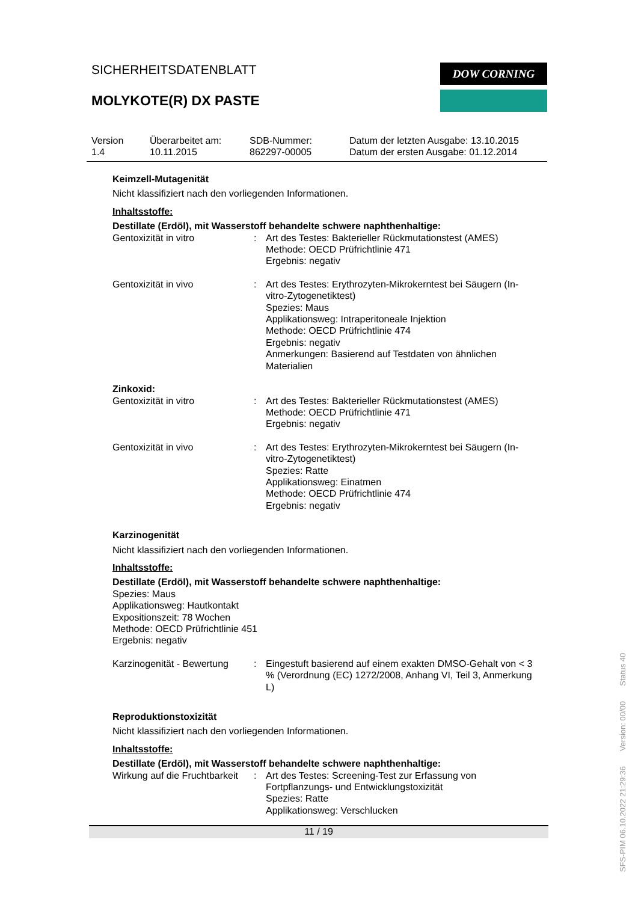SICHERHEITSDATENBLATT
MOLYKOTE(R) DX PASTE
DOW CORNING
Version
1.4
Überarbeitet am:
10.11.2015
SDB-Nummer:
862297-00005
Datum der letzten Ausgabe: 13.10.2015
Datum der ersten Ausgabe: 01.12.2014
Keimzell-Mutagenität
Nicht klassifiziert nach den vorliegenden Informationen.
Inhaltsstoffe:
Destillate (Erdöl), mit Wasserstoff behandelte schwere naphthenhaltige:
Gentoxizität in vitro : Art des Testes: Bakterieller Rückmutationstest (AMES)
Methode: OECD Prüfrichtlinie 471
Ergebnis: negativ
Gentoxizität in vivo : Art des Testes: Erythrozyten-Mikrokerntest bei Säugern (In-vitro-Zytogenetiktest)
Spezies: Maus
Applikationsweg: Intraperitoneale Injektion
Methode: OECD Prüfrichtlinie 474
Ergebnis: negativ
Anmerkungen: Basierend auf Testdaten von ähnlichen Materialien
Zinkoxid:
Gentoxizität in vitro : Art des Testes: Bakterieller Rückmutationstest (AMES)
Methode: OECD Prüfrichtlinie 471
Ergebnis: negativ
Gentoxizität in vivo : Art des Testes: Erythrozyten-Mikrokerntest bei Säugern (In-vitro-Zytogenetiktest)
Spezies: Ratte
Applikationsweg: Einatmen
Methode: OECD Prüfrichtlinie 474
Ergebnis: negativ
Karzinogenität
Nicht klassifiziert nach den vorliegenden Informationen.
Inhaltsstoffe:
Destillate (Erdöl), mit Wasserstoff behandelte schwere naphthenhaltige:
Spezies: Maus
Applikationsweg: Hautkontakt
Expositionszeit: 78 Wochen
Methode: OECD Prüfrichtlinie 451
Ergebnis: negativ
Karzinogenität - Bewertung
: Eingestuft basierend auf einem exakten DMSO-Gehalt von < 3 % (Verordnung (EC) 1272/2008, Anhang VI, Teil 3, Anmerkung L)
Reproduktionstoxizität
Nicht klassifiziert nach den vorliegenden Informationen.
Inhaltsstoffe:
Destillate (Erdöl), mit Wasserstoff behandelte schwere naphthenhaltige:
Wirkung auf die Fruchtbarkeit
: Art des Testes: Screening-Test zur Erfassung von Fortpflanzungs- und Entwicklungstoxizität
Spezies: Ratte
Applikationsweg: Verschlucken
11 / 19
SFS-PIM 06.10.2022 21:29:36 Version: 00/00 Status 40